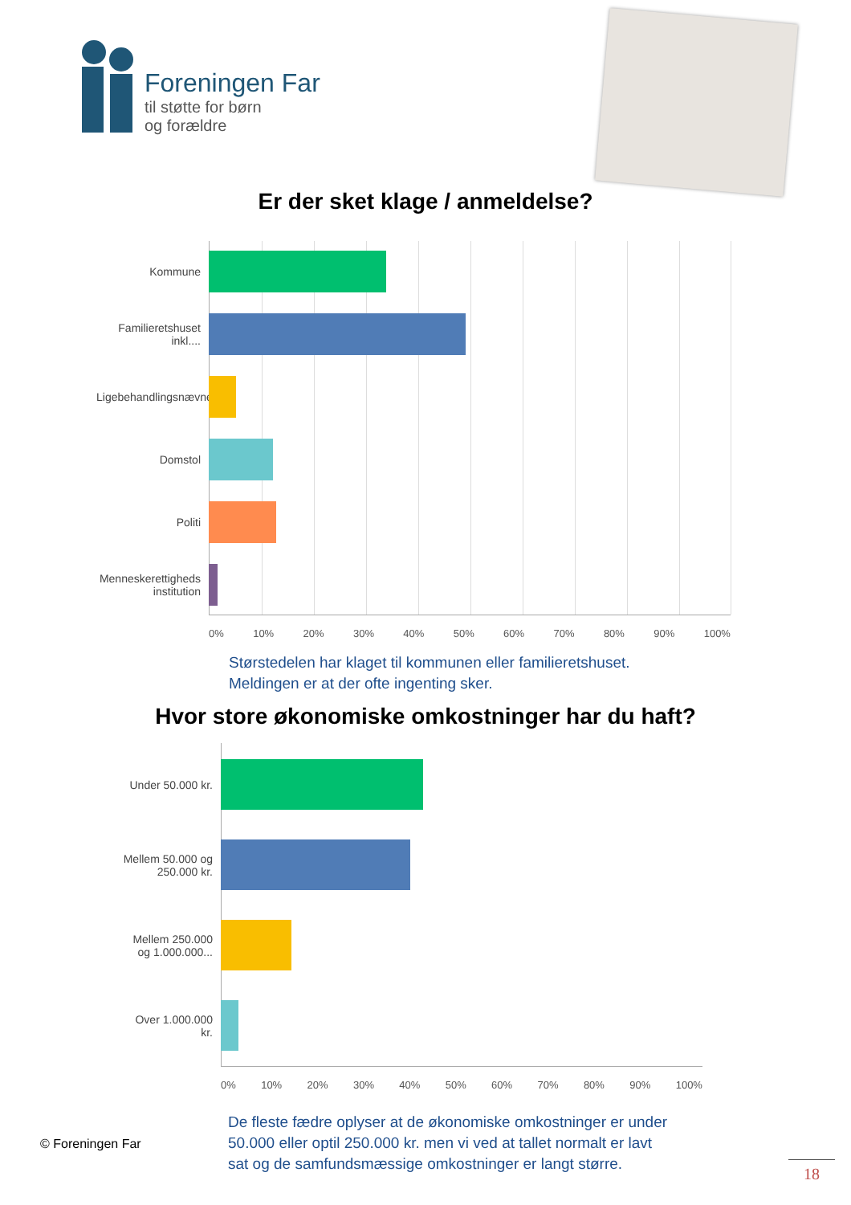Foreningen Far
til støtte for børn
og forældre
Er der sket klage / anmeldelse?
Kommune
Familieretshuset inkl....
Ligebehandlingsnævnet
Domstol
Politi
Menneskerettigheds institution
0% 10% 20% 30% 40% 50% 60% 70% 80% 90% 100%
Størstedelen har klaget til kommunen eller familieretshuset.
Meldingen er at der ofte ingenting sker.
Hvor store økonomiske omkostninger har du haft?
Under 50.000 kr.
Mellem 50.000 og 250.000 kr.
Mellem 250.000 og 1.000.000...
Over 1.000.000 kr.
0% 10% 20% 30% 40% 50% 60% 70% 80% 90% 100%
© Foreningen Far
De fleste fædre oplyser at de økonomiske omkostninger er under
50.000 eller optil 250.000 kr. men vi ved at tallet normalt er lavt
sat og de samfundsmæssige omkostninger er langt større.
18